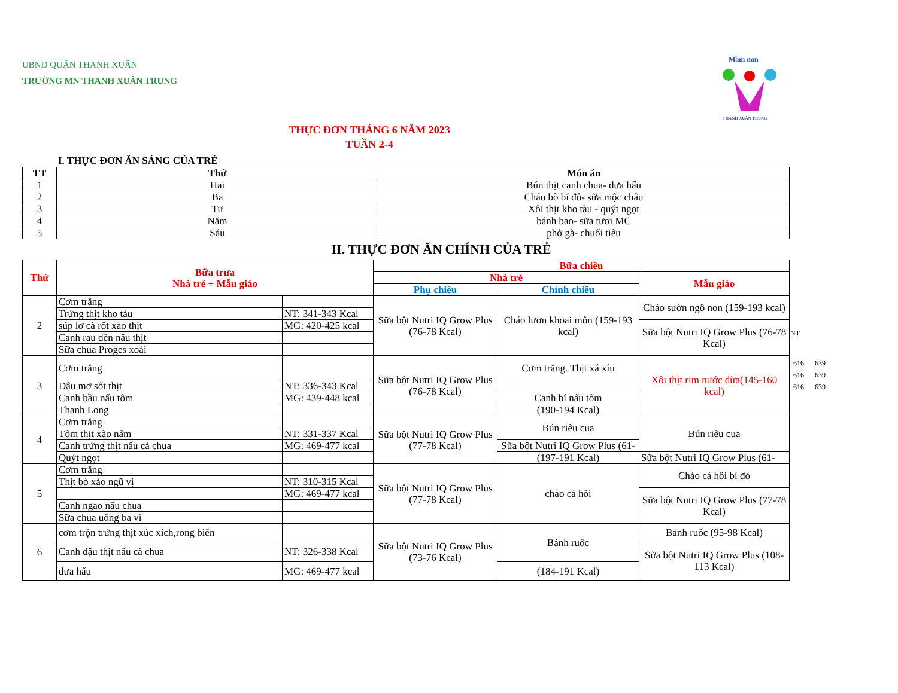UBND QUẬN THANH XUÂN
TRƯỜNG MN THANH XUÂN TRUNG
Mầm non
THANH XUÂN TRUNG
THỰC ĐƠN THÁNG 6 NĂM 2023
TUẦN 2-4
I. THỰC ĐƠN ĂN SÁNG CỦA TRẺ
| TT | Thứ | Món ăn |
| --- | --- | --- |
| 1 | Hai | Bún thịt canh chua- dưa hấu |
| 2 | Ba | Cháo bò bí đỏ- sữa mộc châu |
| 3 | Tư | Xôi thịt kho tàu - quýt ngọt |
| 4 | Năm | bánh bao- sữa tươi MC |
| 5 | Sáu | phở gà- chuối tiêu |
II. THỰC ĐƠN ĂN CHÍNH CỦA TRẺ
| Thứ | Bữa trưa Nhà trẻ + Mẫu giáo | | Bữa chiều | | |
| --- | --- | --- | --- | --- | --- |
| | | | Nhà trẻ | | Mẫu giáo |
| | | | Phụ chiều | Chính chiều | |
| 2 | Cơm trắng | | Sữa bột Nutri IQ Grow Plus (76-78 Kcal) | Cháo lươn khoai môn (159-193 kcal) | Cháo sườn ngô non (159-193 kcal) |
| | Trứng thịt kho tàu | NT: 341-343 Kcal | | | |
| | súp lơ cà rốt xào thịt | MG: 420-425 kcal | | | Sữa bột Nutri IQ Grow Plus (76-78 Kcal) |
| | Canh rau dền nấu thịt | | | | |
| | Sữa chua Proges xoài | | | | |
| 3 | Cơm trắng | | Sữa bột Nutri IQ Grow Plus (76-78 Kcal) | Cơm trắng. Thịt xá xíu | Xôi thịt rim nước dừa(145-160 kcal) |
| | Đậu mơ sốt thịt | NT: 336-343 Kcal | | | |
| | Canh bầu nấu tôm | MG: 439-448 kcal | | Canh bí nấu tôm | |
| | Thanh Long | | | (190-194 Kcal) | |
| 4 | Cơm trắng | | Sữa bột Nutri IQ Grow Plus (77-78 Kcal) | Bún riêu cua | Bún riêu cua |
| | Tôm thịt xào nấm | NT: 331-337 Kcal | | | |
| | Canh trứng thịt nấu cà chua | MG: 469-477 kcal | | Sữa bột Nutri IQ Grow Plus (61- | |
| | Quýt ngọt | | | (197-191 Kcal) | Sữa bột Nutri IQ Grow Plus (61- |
| 5 | Cơm trắng | | Sữa bột Nutri IQ Grow Plus (77-78 Kcal) | cháo cá hồi | Cháo cá hồi bí đỏ |
| | Thịt bò xào ngũ vị | NT: 310-315 Kcal | | | |
| | | MG: 469-477 kcal | | | Sữa bột Nutri IQ Grow Plus (77-78 Kcal) |
| | Canh ngao nấu chua | | | | |
| | Sữa chua uống ba vì | | | | |
| 6 | cơm trộn trứng thịt xúc xích,rong biển | | Sữa bột Nutri IQ Grow Plus (73-76 Kcal) | Bánh ruốc | Bánh ruốc (95-98 Kcal) |
| | Canh đậu thịt nấu cà chua | NT: 326-338 Kcal | | | Sữa bột Nutri IQ Grow Plus (108-113 Kcal) |
| | dưa hấu | MG: 469-477 kcal | | (184-191 Kcal) | |
NT
616 639
616 639
616 639